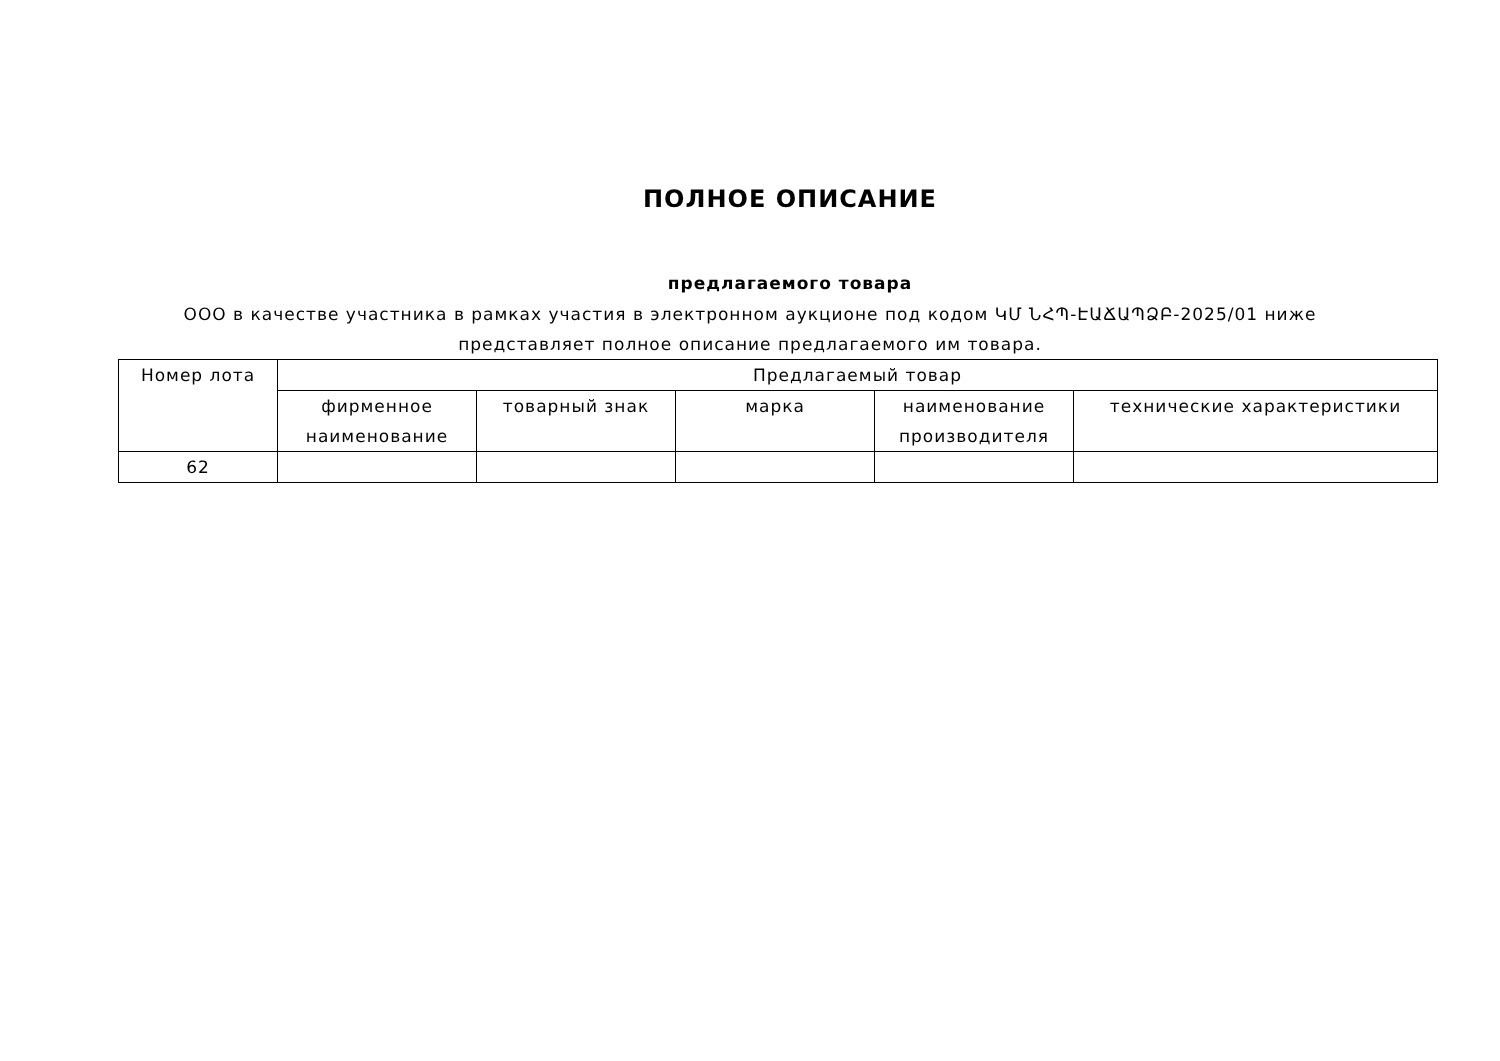ПОЛНОЕ ОПИСАНИЕ
предлагаемого товара
ООО в качестве участника в рамках участия в электронном аукционе под кодом ԿՄ ՆՀՊ-ԷԱՃԱՊՁԲ-2025/01 ниже представляет полное описание предлагаемого им товара.
| Номер лота | Предлагаемый товар | | | | |
| --- | --- | --- | --- | --- | --- |
| | фирменное наименование | товарный знак | марка | наименование производителя | технические характеристики |
| 62 | | | | | |